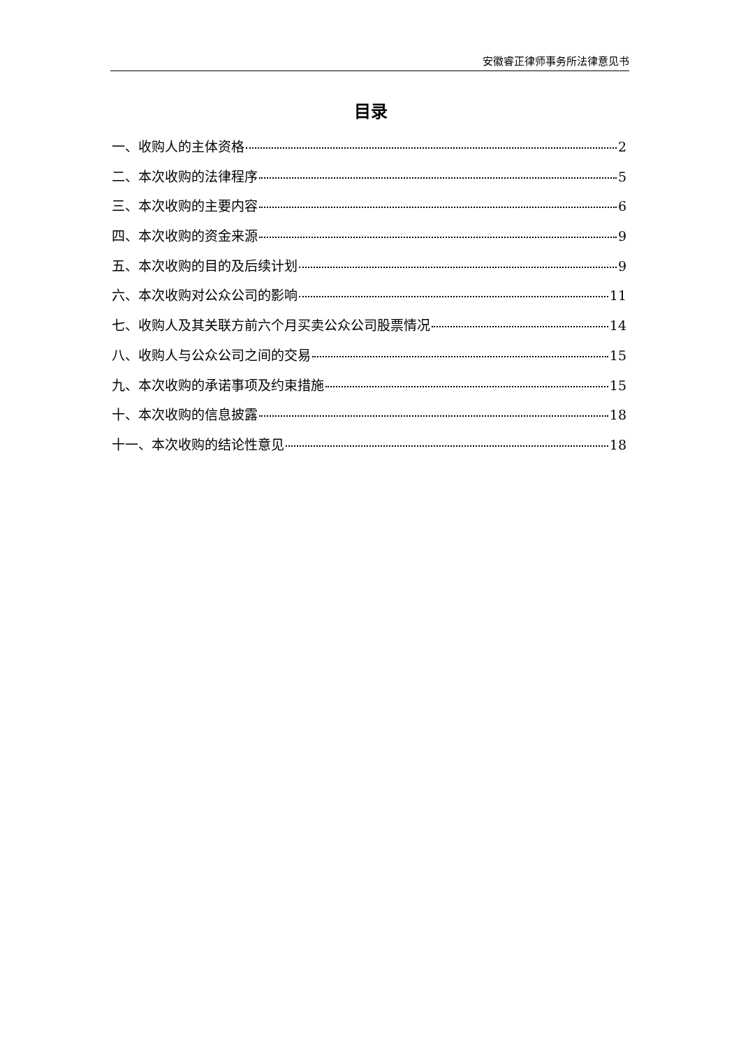安徽睿正律师事务所法律意见书
目录
一、收购人的主体资格 2
二、本次收购的法律程序 5
三、本次收购的主要内容 6
四、本次收购的资金来源 9
五、本次收购的目的及后续计划 9
六、本次收购对公众公司的影响 11
七、收购人及其关联方前六个月买卖公众公司股票情况 14
八、收购人与公众公司之间的交易 15
九、本次收购的承诺事项及约束措施 15
十、本次收购的信息披露 18
十一、本次收购的结论性意见 18